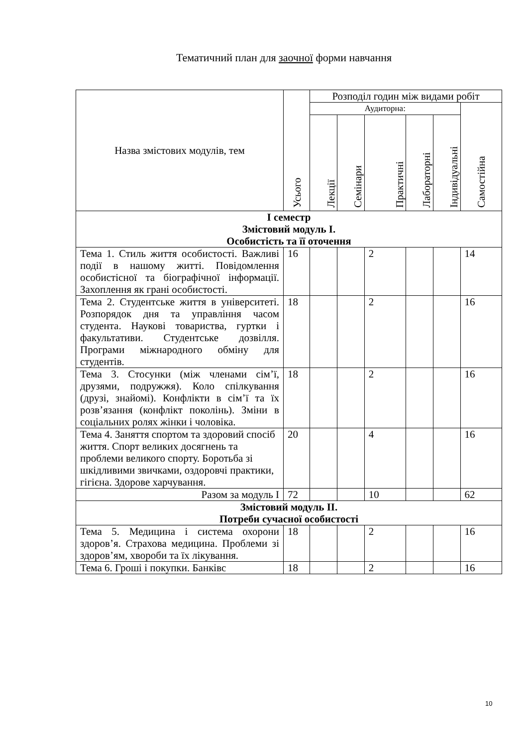Тематичний план для заочної форми навчання
| Назва змістових модулів, тем | Усього | Розподіл годин між видами робіт | | | | | |
| --- | --- | --- | --- | --- | --- | --- | --- |
| | | Аудиторна: | | | | | Самостійна |
| | | Лекції | Семінари | Практичні | Лабораторні | Індивідуальні | |
| І семестр Змістовий модуль І. Особистість та її оточення | | | | | | | |
| Тема 1. Стиль життя особистості. Важливі події в нашому житті. Повідомлення особистісної та біографічної інформації. Захоплення як грані особистості. | 16 | | | 2 | | | 14 |
| Тема 2. Студентське життя в університеті. Розпорядок дня та управління часом студента. Наукові товариства, гуртки і факультативи. Студентське дозвілля. Програми міжнародного обміну для студентів. | 18 | | | 2 | | | 16 |
| Тема 3. Стосунки (між членами сім’ї, друзями, подружжя). Коло спілкування (друзі, знайомі). Конфлікти в сім’ї та їх розв’язання (конфлікт поколінь). Зміни в соціальних ролях жінки і чоловіка. | 18 | | | 2 | | | 16 |
| Тема 4. Заняття спортом та здоровий спосіб життя. Спорт великих досягнень та проблеми великого спорту. Боротьба зі шкідливими звичками, оздоровчі практики, гігієна. Здорове харчування. | 20 | | | 4 | | | 16 |
| Разом за модуль І | 72 | | | 10 | | | 62 |
| Змістовий модуль ІІ. Потреби сучасної особистості | | | | | | | |
| Тема 5. Медицина і система охорони здоров’я. Страхова медицина. Проблеми зі здоров’ям, хвороби та їх лікування. | 18 | | | 2 | | | 16 |
| Тема 6. Гроші і покупки. Банківс | 18 | | | 2 | | | 16 |
10